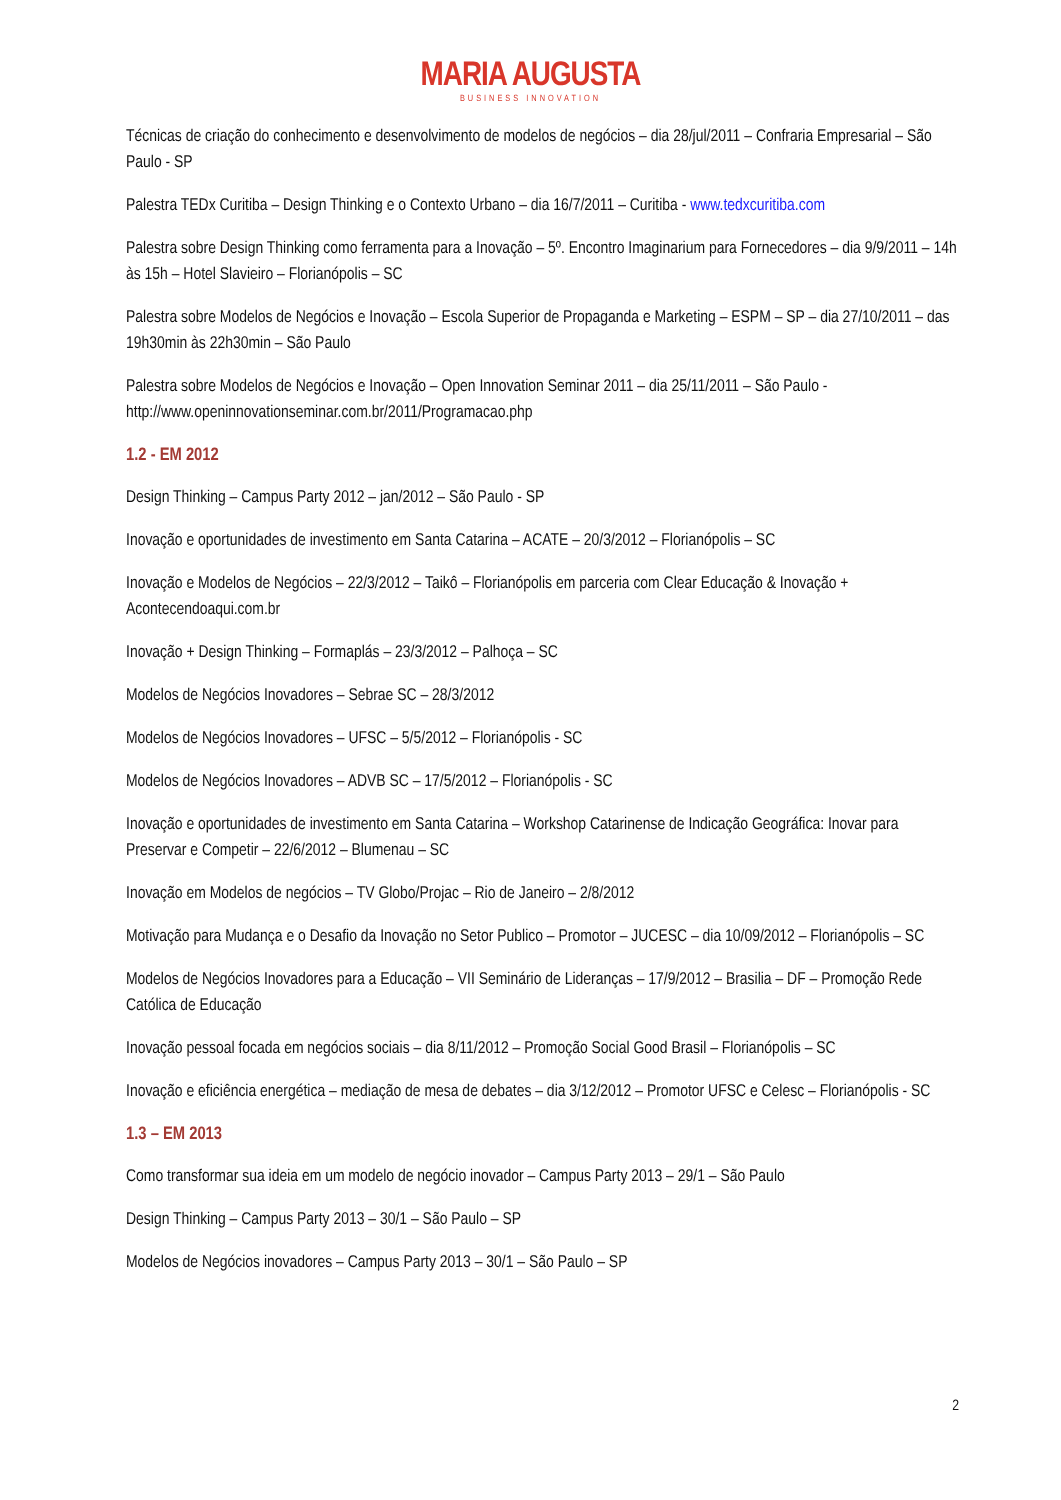MARIA AUGUSTA
BUSINESS INNOVATION
Técnicas de criação do conhecimento e desenvolvimento de modelos de negócios – dia 28/jul/2011 – Confraria Empresarial – São Paulo - SP
Palestra TEDx Curitiba – Design Thinking e o Contexto Urbano – dia 16/7/2011 – Curitiba - www.tedxcuritiba.com
Palestra sobre Design Thinking como ferramenta para a Inovação – 5º. Encontro Imaginarium para Fornecedores – dia 9/9/2011 – 14h às 15h – Hotel Slavieiro – Florianópolis – SC
Palestra sobre Modelos de Negócios e Inovação – Escola Superior de Propaganda e Marketing – ESPM – SP – dia 27/10/2011 – das 19h30min às 22h30min – São Paulo
Palestra sobre Modelos de Negócios e Inovação – Open Innovation Seminar 2011 – dia 25/11/2011 – São Paulo - http://www.openinnovationseminar.com.br/2011/Programacao.php
1.2 - EM 2012
Design Thinking – Campus Party 2012 – jan/2012 – São Paulo - SP
Inovação e oportunidades de investimento em Santa Catarina – ACATE – 20/3/2012 – Florianópolis – SC
Inovação e Modelos de Negócios – 22/3/2012 – Taikô – Florianópolis em parceria com Clear Educação & Inovação + Acontecendoaqui.com.br
Inovação + Design Thinking – Formaplás – 23/3/2012 – Palhoça – SC
Modelos de Negócios Inovadores – Sebrae SC – 28/3/2012
Modelos de Negócios Inovadores – UFSC – 5/5/2012 – Florianópolis - SC
Modelos de Negócios Inovadores – ADVB SC – 17/5/2012 – Florianópolis - SC
Inovação e oportunidades de investimento em Santa Catarina – Workshop Catarinense de Indicação Geográfica: Inovar para Preservar e Competir – 22/6/2012 – Blumenau – SC
Inovação em Modelos de negócios – TV Globo/Projac – Rio de Janeiro – 2/8/2012
Motivação para Mudança e o Desafio da Inovação no Setor Publico – Promotor – JUCESC – dia 10/09/2012 – Florianópolis – SC
Modelos de Negócios Inovadores para a Educação – VII Seminário de Lideranças – 17/9/2012 – Brasilia – DF – Promoção Rede Católica de Educação
Inovação pessoal focada em negócios sociais – dia 8/11/2012 – Promoção Social Good Brasil – Florianópolis – SC
Inovação e eficiência energética – mediação de mesa de debates – dia 3/12/2012 – Promotor UFSC e Celesc – Florianópolis - SC
1.3 – EM 2013
Como transformar sua ideia em um modelo de negócio inovador – Campus Party 2013 – 29/1 – São Paulo
Design Thinking – Campus Party 2013 – 30/1 – São Paulo – SP
Modelos de Negócios inovadores – Campus Party 2013 – 30/1 – São Paulo – SP
2